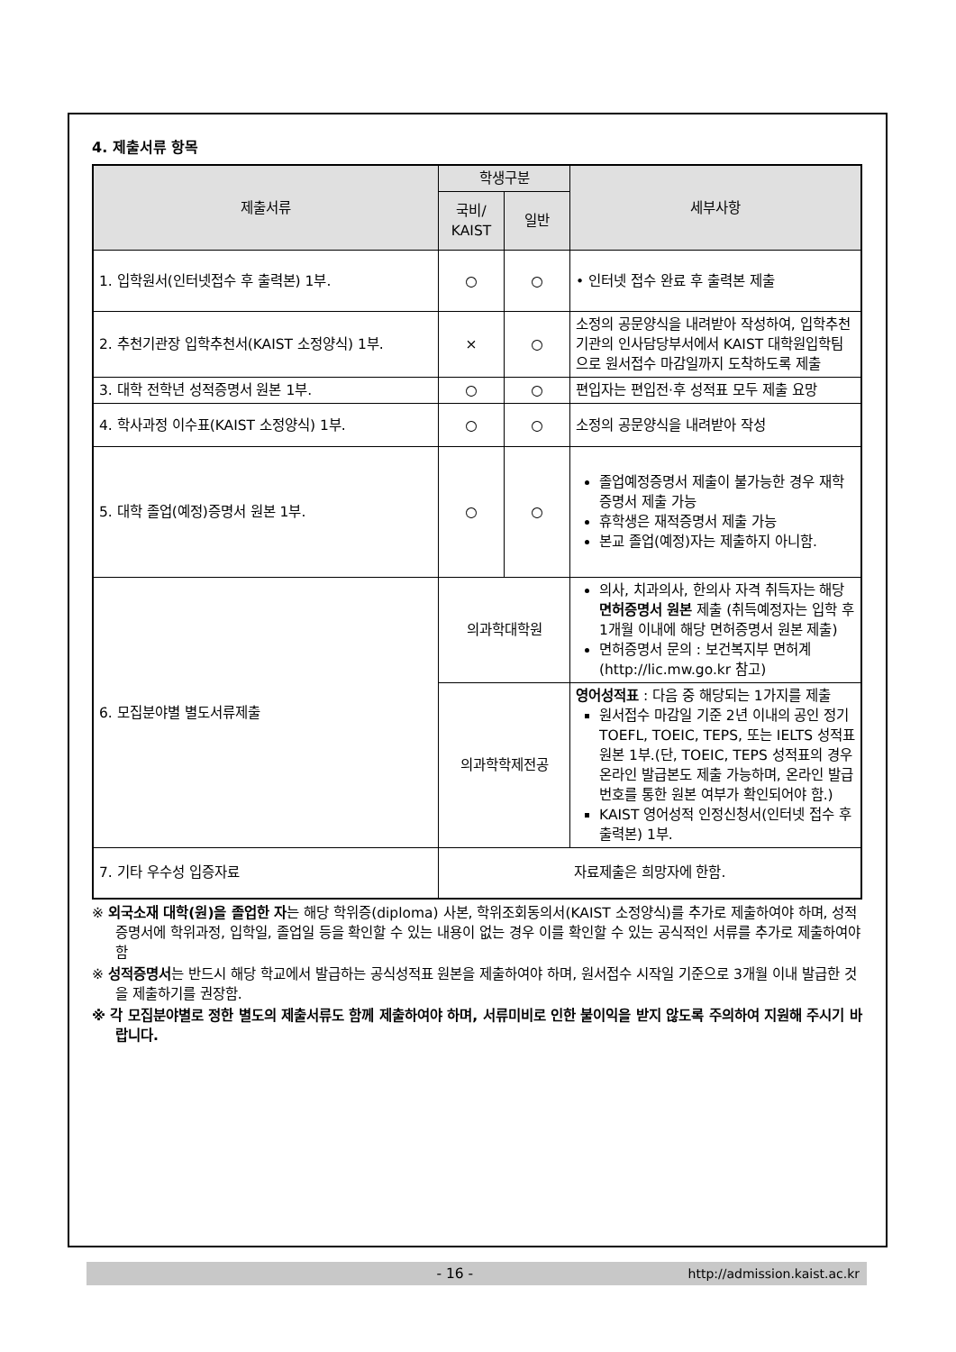4. 제출서류 항목
| 제출서류 | 학생구분 | | 세부사항 |
| --- | --- | --- | --- |
| | 국비/ KAIST | 일반 | |
| 1. 입학원서(인터넷접수 후 출력본) 1부. | ○ | ○ | • 인터넷 접수 완료 후 출력본 제출 |
| 2. 추천기관장 입학추천서(KAIST 소정양식) 1부. | × | ○ | 소정의 공문양식을 내려받아 작성하여, 입학추천기관의 인사담당부서에서 KAIST 대학원입학팀으로 원서접수 마감일까지 도착하도록 제출 |
| 3. 대학 전학년 성적증명서 원본 1부. | ○ | ○ | 편입자는 편입전·후 성적표 모두 제출 요망 |
| 4. 학사과정 이수표(KAIST 소정양식) 1부. | ○ | ○ | 소정의 공문양식을 내려받아 작성 |
| 5. 대학 졸업(예정)증명서 원본 1부. | ○ | ○ | 졸업예정증명서 제출이 불가능한 경우 재학증명서 제출 가능 휴학생은 재적증명서 제출 가능 본교 졸업(예정)자는 제출하지 아니함. |
| 6. 모집분야별 별도서류제출 | 의과학대학원 | | 의사, 치과의사, 한의사 자격 취득자는 해당 면허증명서 원본 제출 (취득예정자는 입학 후 1개월 이내에 해당 면허증명서 원본 제출) 면허증명서 문의 : 보건복지부 면허계 (http://lic.mw.go.kr 참고) |
| | 의과학학제전공 | | 영어성적표 : 다음 중 해당되는 1가지를 제출 원서접수 마감일 기준 2년 이내의 공인 정기 TOEFL, TOEIC, TEPS, 또는 IELTS 성적표 원본 1부.(단, TOEIC, TEPS 성적표의 경우 온라인 발급본도 제출 가능하며, 온라인 발급번호를 통한 원본 여부가 확인되어야 함.) KAIST 영어성적 인정신청서(인터넷 접수 후 출력본) 1부. |
| 7. 기타 우수성 입증자료 | 자료제출은 희망자에 한함. | | |
※ 외국소재 대학(원)을 졸업한 자는 해당 학위증(diploma) 사본, 학위조회동의서(KAIST 소정양식)를 추가로 제출하여야 하며, 성적증명서에 학위과정, 입학일, 졸업일 등을 확인할 수 있는 내용이 없는 경우 이를 확인할 수 있는 공식적인 서류를 추가로 제출하여야 함
※ 성적증명서는 반드시 해당 학교에서 발급하는 공식성적표 원본을 제출하여야 하며, 원서접수 시작일 기준으로 3개월 이내 발급한 것을 제출하기를 권장함.
※ 각 모집분야별로 정한 별도의 제출서류도 함께 제출하여야 하며, 서류미비로 인한 불이익을 받지 않도록 주의하여 지원해 주시기 바랍니다.
- 16 - http://admission.kaist.ac.kr